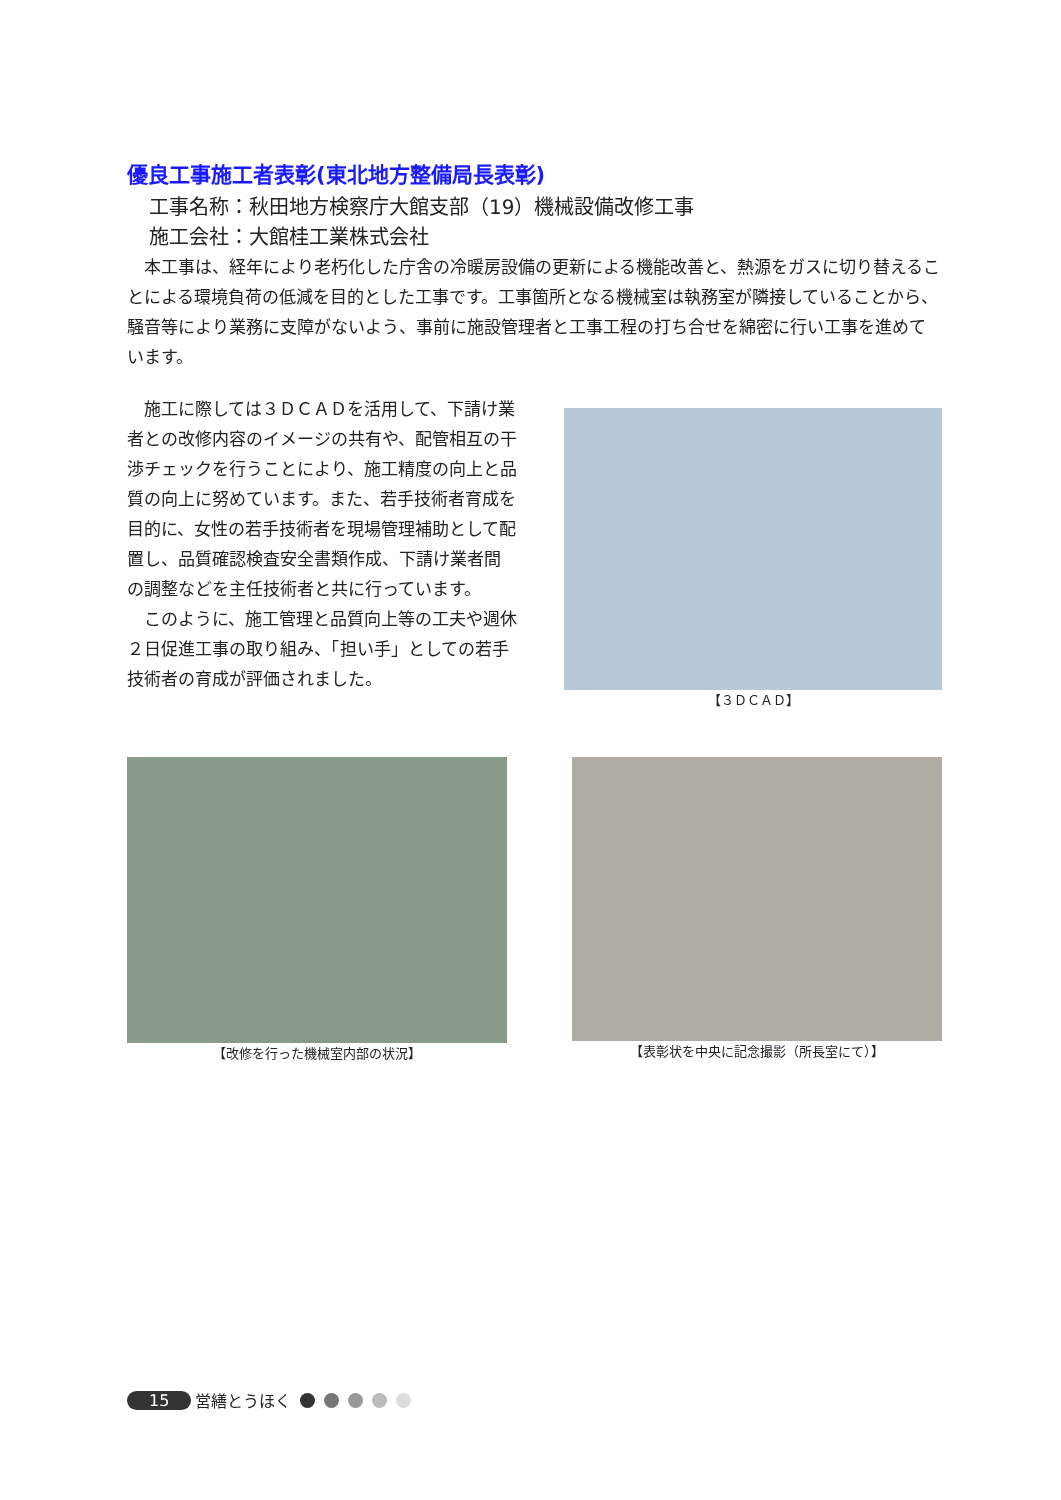優良工事施工者表彰(東北地方整備局長表彰)
工事名称：秋田地方検察庁大館支部（19）機械設備改修工事
施工会社：大館桂工業株式会社
本工事は、経年により老朽化した庁舎の冷暖房設備の更新による機能改善と、熱源をガスに切り替えることによる環境負荷の低減を目的とした工事です。工事箇所となる機械室は執務室が隣接していることから、騒音等により業務に支障がないよう、事前に施設管理者と工事工程の打ち合せを綿密に行い工事を進めています。
施工に際しては３ＤＣＡＤを活用して、下請け業者との改修内容のイメージの共有や、配管相互の干渉チェックを行うことにより、施工精度の向上と品質の向上に努めています。また、若手技術者育成を目的に、女性の若手技術者を現場管理補助として配置し、品質確認検査安全書類作成、下請け業者間の調整などを主任技術者と共に行っています。
このように、施工管理と品質向上等の工夫や週休２日促進工事の取り組み、「担い手」としての若手技術者の育成が評価されました。
【３ＤＣＡＤ】
【改修を行った機械室内部の状況】 【表彰状を中央に記念撮影（所長室にて）】
15 営繕とうほく